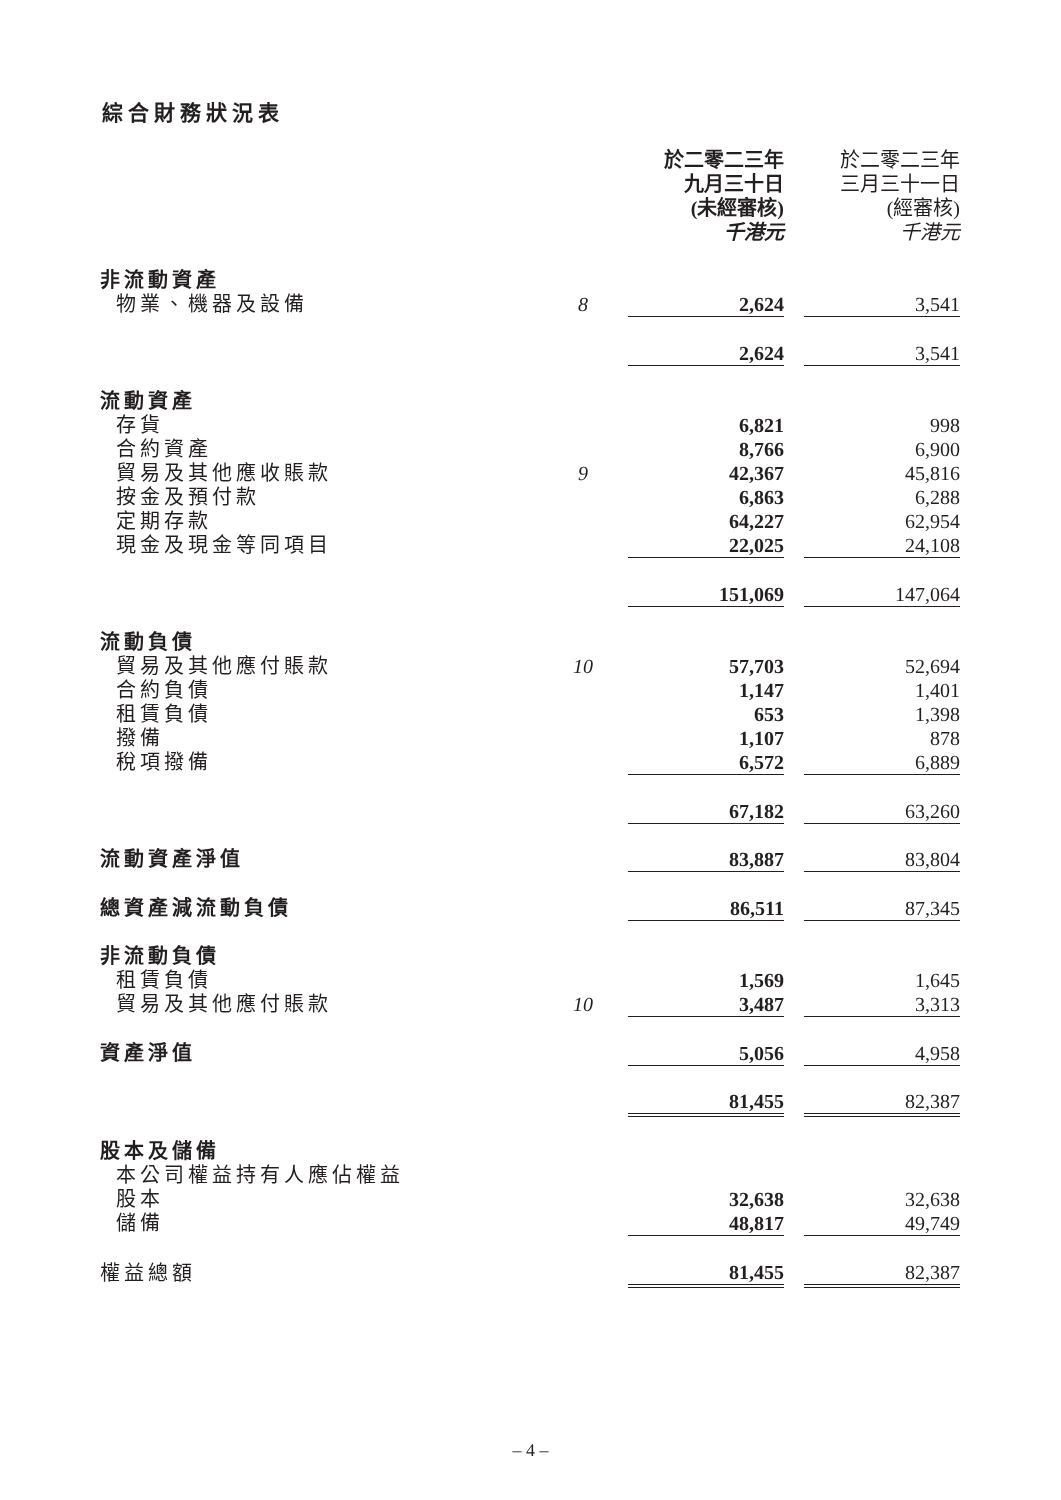綜合財務狀況表
| | | 於二零二三年 九月三十日 (未經審核) 千港元 | | 於二零二三年 三月三十一日 (經審核) 千港元 |
| --- | --- | --- | --- | --- |
| 非流動資產 | | | | |
| 物業、機器及設備 | 8 | 2,624 | | 3,541 |
| | | 2,624 | | 3,541 |
| 流動資產 | | | | |
| 存貨 | | 6,821 | | 998 |
| 合約資產 | | 8,766 | | 6,900 |
| 貿易及其他應收賬款 | 9 | 42,367 | | 45,816 |
| 按金及預付款 | | 6,863 | | 6,288 |
| 定期存款 | | 64,227 | | 62,954 |
| 現金及現金等同項目 | | 22,025 | | 24,108 |
| | | 151,069 | | 147,064 |
| 流動負債 | | | | |
| 貿易及其他應付賬款 | 10 | 57,703 | | 52,694 |
| 合約負債 | | 1,147 | | 1,401 |
| 租賃負債 | | 653 | | 1,398 |
| 撥備 | | 1,107 | | 878 |
| 稅項撥備 | | 6,572 | | 6,889 |
| | | 67,182 | | 63,260 |
| 流動資產淨值 | | 83,887 | | 83,804 |
| 總資產減流動負債 | | 86,511 | | 87,345 |
| 非流動負債 | | | | |
| 租賃負債 | | 1,569 | | 1,645 |
| 貿易及其他應付賬款 | 10 | 3,487 | | 3,313 |
| 資產淨值 | | 5,056 | | 4,958 |
| | | 81,455 | | 82,387 |
| 股本及儲備 | | | | |
| 本公司權益持有人應佔權益 | | | | |
| 股本 | | 32,638 | | 32,638 |
| 儲備 | | 48,817 | | 49,749 |
| 權益總額 | | 81,455 | | 82,387 |
– 4 –